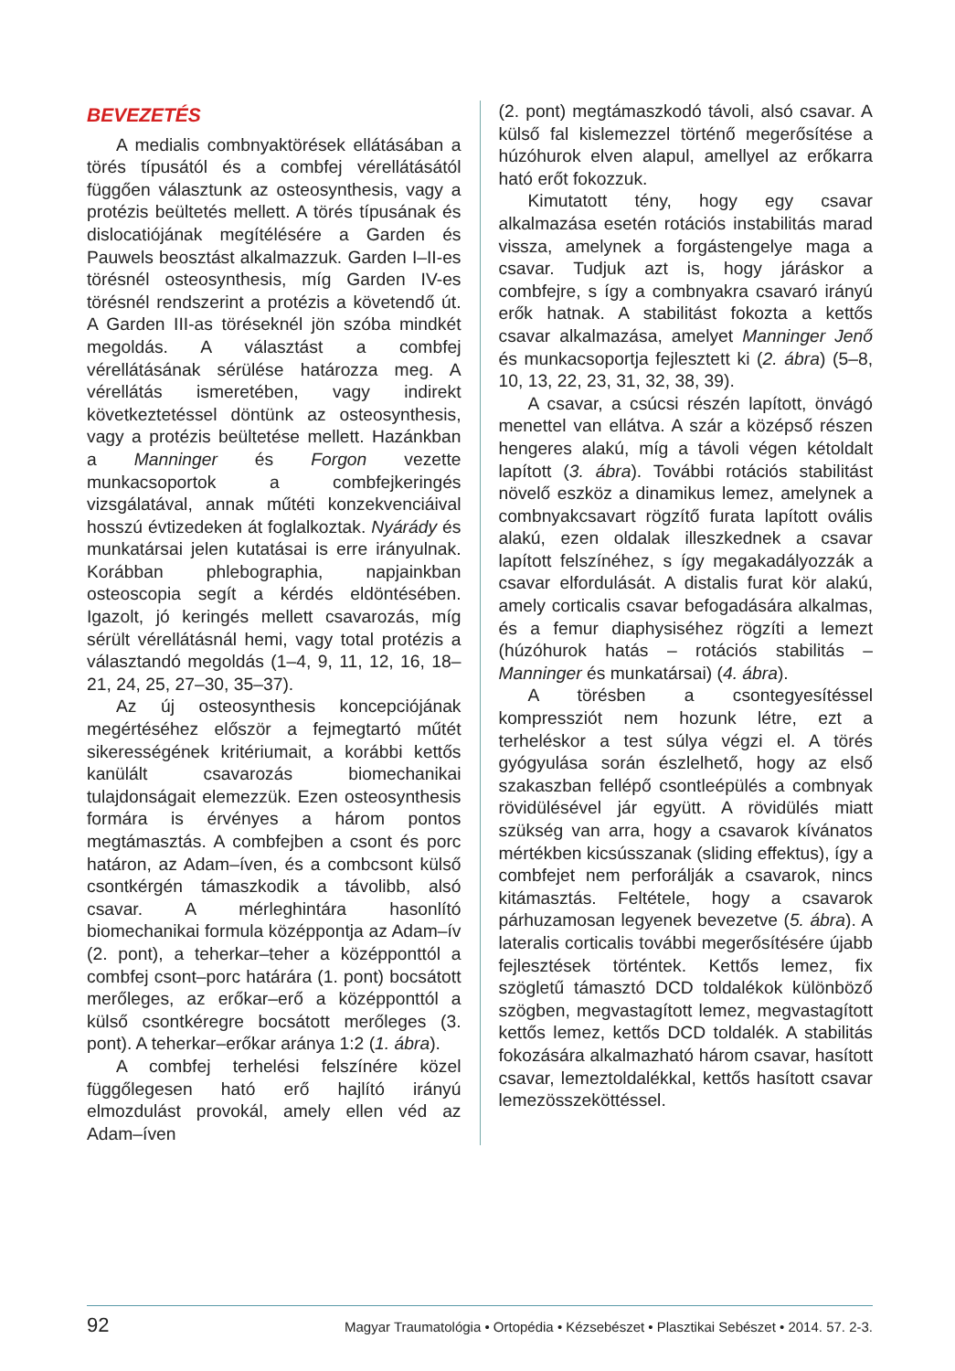BEVEZETÉS
A medialis combnyaktörések ellátásában a törés típusától és a combfej vérellátásától függően választunk az osteosynthesis, vagy a protézis beültetés mellett. A törés típusának és dislocatiójának megítélésére a Garden és Pauwels beosztást alkalmazzuk. Garden I–II-es törésnél osteosynthesis, míg Garden IV-es törésnél rendszerint a protézis a követendő út. A Garden III-as töréseknél jön szóba mindkét megoldás. A választást a combfej vérellátásának sérülése határozza meg. A vérellátás ismeretében, vagy indirekt következtetéssel döntünk az osteosynthesis, vagy a protézis beültetése mellett. Hazánkban a Manninger és Forgon vezette munkacsoportok a combfejkeringés vizsgálatával, annak műtéti konzekvenciáival hosszú évtizedeken át foglalkoztak. Nyárády és munkatársai jelen kutatásai is erre irányulnak. Korábban phlebographia, napjainkban osteoscopia segít a kérdés eldöntésében. Igazolt, jó keringés mellett csavarozás, míg sérült vérellátásnál hemi, vagy total protézis a választandó megoldás (1–4, 9, 11, 12, 16, 18–21, 24, 25, 27–30, 35–37).
Az új osteosynthesis koncepciójának megértéséhez először a fejmegtartó műtét sikerességének kritériumait, a korábbi kettős kanülált csavarozás biomechanikai tulajdonságait elemezzük. Ezen osteosynthesis formára is érvényes a három pontos megtámasztás. A combfejben a csont és porc határon, az Adam–íven, és a combcsont külső csontkérgén támaszkodik a távolibb, alsó csavar. A mérleghintára hasonlító biomechanikai formula középpontja az Adam–ív (2. pont), a teherkar–teher a középponttól a combfej csont–porc határára (1. pont) bocsátott merőleges, az erőkar–erő a középponttól a külső csontkéregre bocsátott merőleges (3. pont). A teherkar–erőkar aránya 1:2 (1. ábra).
A combfej terhelési felszínére közel függőlegesen ható erő hajlító irányú elmozdulást provokál, amely ellen véd az Adam–íven
(2. pont) megtámaszkodó távoli, alsó csavar. A külső fal kislemezzel történő megerősítése a húzóhurok elven alapul, amellyel az erőkarra ható erőt fokozzuk.
Kimutatott tény, hogy egy csavar alkalmazása esetén rotációs instabilitás marad vissza, amelynek a forgástengelye maga a csavar. Tudjuk azt is, hogy járáskor a combfejre, s így a combnyakra csavaró irányú erők hatnak. A stabilitást fokozta a kettős csavar alkalmazása, amelyet Manninger Jenő és munkacsoportja fejlesztett ki (2. ábra) (5–8, 10, 13, 22, 23, 31, 32, 38, 39).
A csavar, a csúcsi részén lapított, önvágó menettel van ellátva. A szár a középső részen hengeres alakú, míg a távoli végen kétoldalt lapított (3. ábra). További rotációs stabilitást növelő eszköz a dinamikus lemez, amelynek a combnyakcsavart rögzítő furata lapított ovális alakú, ezen oldalak illeszkednek a csavar lapított felszínéhez, s így megakadályozzák a csavar elfordulását. A distalis furat kör alakú, amely corticalis csavar befogadására alkalmas, és a femur diaphysiséhez rögzíti a lemezt (húzóhurok hatás – rotációs stabilitás – Manninger és munkatársai) (4. ábra).
A törésben a csontegyesítéssel kompressziót nem hozunk létre, ezt a terheléskor a test súlya végzi el. A törés gyógyulása során észlelhető, hogy az első szakaszban fellépő csontleépülés a combnyak rövidülésével jár együtt. A rövidülés miatt szükség van arra, hogy a csavarok kívánatos mértékben kicsússzanak (sliding effektus), így a combfejet nem perforálják a csavarok, nincs kitámasztás. Feltétele, hogy a csavarok párhuzamosan legyenek bevezetve (5. ábra). A lateralis corticalis további megerősítésére újabb fejlesztések történtek. Kettős lemez, fix szögletű támasztó DCD toldalékok különböző szögben, megvastagított lemez, megvastagított kettős lemez, kettős DCD toldalék. A stabilitás fokozására alkalmazható három csavar, hasított csavar, lemeztoldalékkal, kettős hasított csavar lemezösszeköttéssel.
92 Magyar Traumatológia • Ortopédia • Kézsebészet • Plasztikai Sebészet • 2014. 57. 2-3.